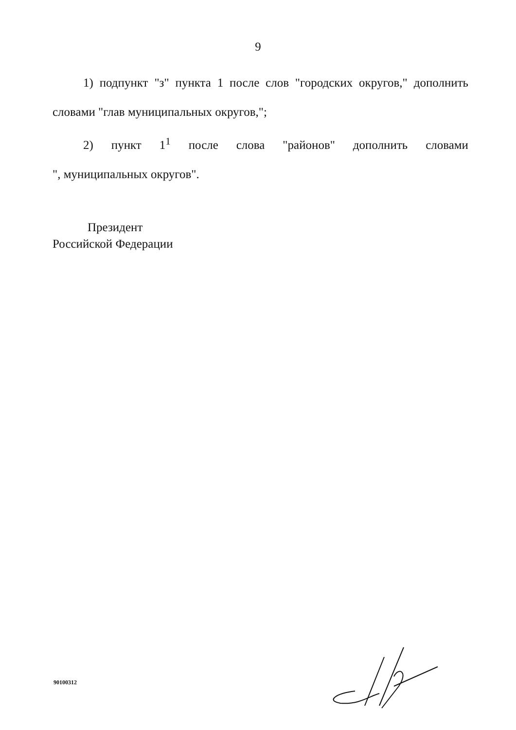9
1) подпункт "з" пункта 1 после слов "городских округов," дополнить словами "глав муниципальных округов,";
2) пункт 1<sup>1</sup> после слова "районов" дополнить словами
", муниципальных округов".
Президент
Российской Федерации
90100312